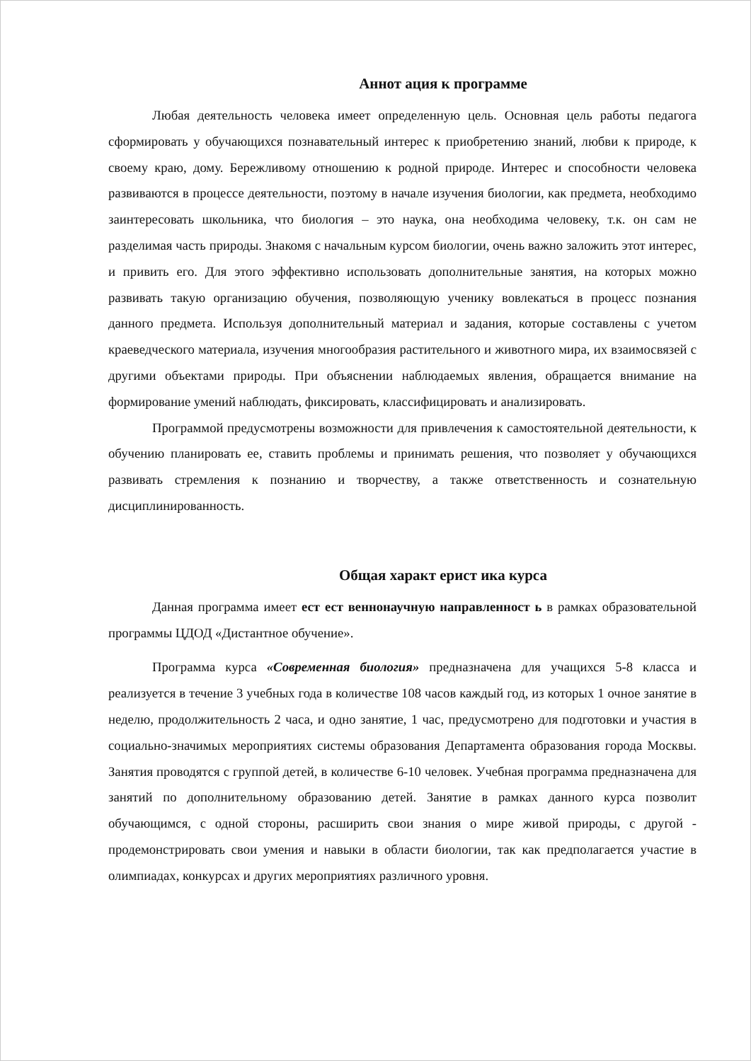Аннот ация к программе
Любая деятельность человека имеет определенную цель. Основная цель работы педагога сформировать у обучающихся познавательный интерес к приобретению знаний, любви к природе, к своему краю, дому. Бережливому отношению к родной природе. Интерес и способности человека развиваются в процессе деятельности, поэтому в начале изучения биологии, как предмета, необходимо заинтересовать школьника, что биология – это наука, она необходима человеку, т.к. он сам не разделимая часть природы. Знакомя с начальным курсом биологии, очень важно заложить этот интерес, и привить его. Для этого эффективно использовать дополнительные занятия, на которых можно развивать такую организацию обучения, позволяющую ученику вовлекаться в процесс познания данного предмета. Используя дополнительный материал и задания, которые составлены с учетом краеведческого материала, изучения многообразия растительного и животного мира, их взаимосвязей с другими объектами природы. При объяснении наблюдаемых явления, обращается внимание на формирование умений наблюдать, фиксировать, классифицировать и анализировать.
Программой предусмотрены возможности для привлечения к самостоятельной деятельности, к обучению планировать ее, ставить проблемы и принимать решения, что позволяет у обучающихся развивать стремления к познанию и творчеству, а также ответственность и сознательную дисциплинированность.
Общая характ ерист ика курса
Данная программа имеет ест ест веннонаучную направленност ь в рамках образовательной программы ЦДОД «Дистантное обучение».
Программа курса «Современная биология» предназначена для учащихся 5-8 класса и реализуется в течение 3 учебных года в количестве 108 часов каждый год, из которых 1 очное занятие в неделю, продолжительность 2 часа, и одно занятие, 1 час, предусмотрено для подготовки и участия в социально-значимых мероприятиях системы образования Департамента образования города Москвы. Занятия проводятся с группой детей, в количестве 6-10 человек. Учебная программа предназначена для занятий по дополнительному образованию детей. Занятие в рамках данного курса позволит обучающимся, с одной стороны, расширить свои знания о мире живой природы, с другой - продемонстрировать свои умения и навыки в области биологии, так как предполагается участие в олимпиадах, конкурсах и других мероприятиях различного уровня.